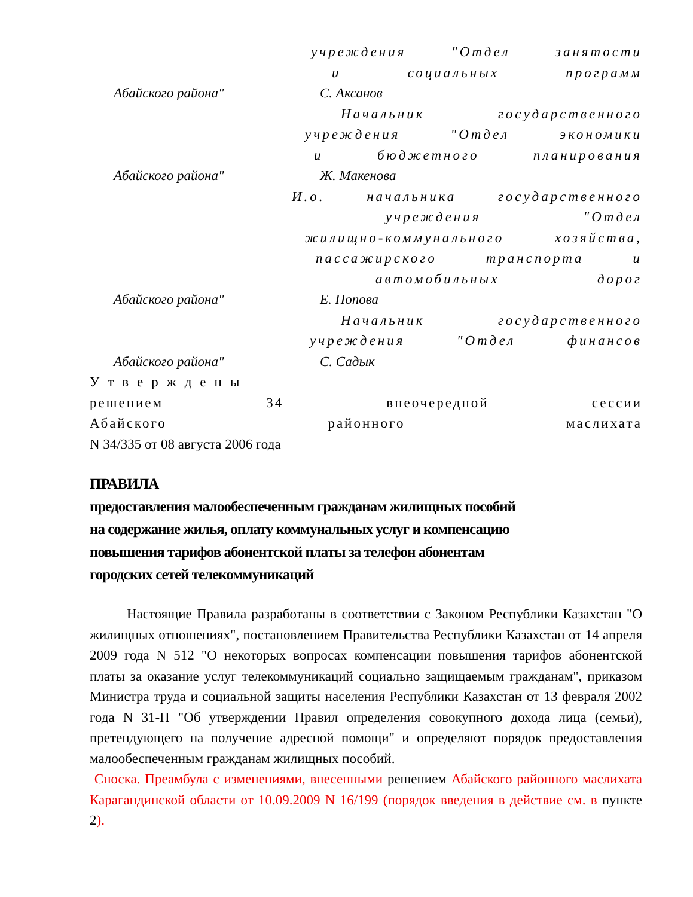учреждения "Отдел занятости
и социальных программ
Абайского района" С. Аксанов
Начальник государственного
учреждения "Отдел экономики
и бюджетного планирования
Абайского района" Ж. Макенова
И.о. начальника государственного
учреждения "Отдел
жилищно-коммунального хозяйства,
пассажирского транспорта и
автомобильных дорог
Абайского района" Е. Попова
Начальник государственного
учреждения "Отдел финансов
Абайского района" С. Садык
Утверждены
решением 34 внеочередной сессии
Абайского районного маслихата
N 34/335 от 08 августа 2006 года
ПРАВИЛА
предоставления малообеспеченным гражданам жилищных пособий
на содержание жилья, оплату коммунальных услуг и компенсацию
повышения тарифов абонентской платы за телефон абонентам
городских сетей телекоммуникаций
Настоящие Правила разработаны в соответствии с Законом Республики Казахстан "О жилищных отношениях", постановлением Правительства Республики Казахстан от 14 апреля 2009 года N 512 "О некоторых вопросах компенсации повышения тарифов абонентской платы за оказание услуг телекоммуникаций социально защищаемым гражданам", приказом Министра труда и социальной защиты населения Республики Казахстан от 13 февраля 2002 года N 31-П "Об утверждении Правил определения совокупного дохода лица (семьи), претендующего на получение адресной помощи" и определяют порядок предоставления малообеспеченным гражданам жилищных пособий.
Сноска. Преамбула с изменениями, внесенными решением Абайского районного маслихата Карагандинской области от 10.09.2009 N 16/199 (порядок введения в действие см. в пункте 2).